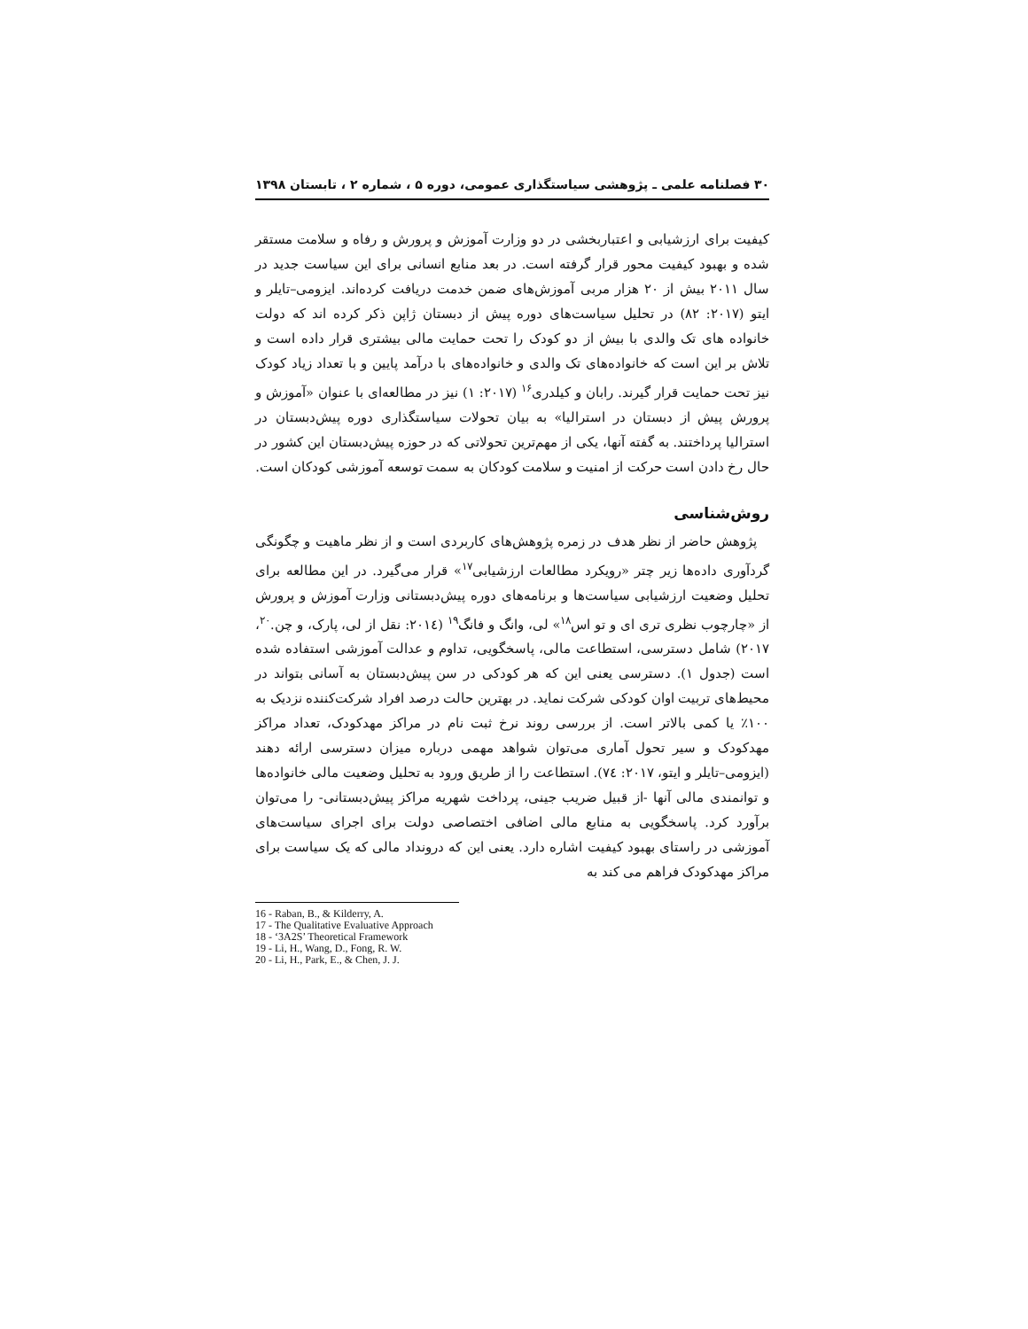۳۰ فصلنامه علمی ـ پژوهشی سیاستگذاری عمومی، دوره ۵ ، شماره ۲ ، تابستان ۱۳۹۸
کیفیت برای ارزشیابی و اعتباربخشی در دو وزارت آموزش و پرورش و رفاه و سلامت مستقر شده و بهبود کیفیت محور قرار گرفته است. در بعد منابع انسانی برای این سیاست جدید در سال ۲۰۱۱ بیش از ۲۰ هزار مربی آموزش‌های ضمن خدمت دریافت کرده‌اند. ایزومی–تایلر و ایتو (۲۰۱۷: ۸۲) در تحلیل سیاست‌های دوره پیش از دبستان ژاپن ذکر کرده اند که دولت خانواده های تک والدی با بیش از دو کودک را تحت حمایت مالی بیشتری قرار داده است و تلاش بر این است که خانواده‌های تک والدی و خانواده‌های با درآمد پایین و با تعداد زیاد کودک نیز تحت حمایت قرار گیرند. رابان و کیلدری<sup>۱۶</sup> (۲۰۱۷: ۱) نیز در مطالعه‌ای با عنوان «آموزش و پرورش پیش از دبستان در استرالیا» به بیان تحولات سیاستگذاری دوره پیش‌دبستان در استرالیا پرداختند. به گفته آنها، یکی از مهم‌ترین تحولاتی که در حوزه پیش‌دبستان این کشور در حال رخ دادن است حرکت از امنیت و سلامت کودکان به سمت توسعه آموزشی کودکان است.
روش‌شناسی
پژوهش حاضر از نظر هدف در زمره پژوهش‌های کاربردی است و از نظر ماهیت و چگونگی گردآوری داده‌ها زیر چتر «رویکرد مطالعات ارزشیابی<sup>۱۷</sup>» قرار می‌گیرد. در این مطالعه برای تحلیل وضعیت ارزشیابی سیاست‌ها و برنامه‌های دوره پیش‌دبستانی وزارت آموزش و پرورش از «چارچوب نظری تری ای و تو اس<sup>۱۸</sup>» لی، وانگ و فانگ<sup>۱۹</sup> (۲۰۱٤: نقل از لی، پارک، و چن.<sup>۲۰</sup>، ۲۰۱۷) شامل دسترسی، استطاعت مالی، پاسخگویی، تداوم و عدالت آموزشی استفاده شده است (جدول ۱). دسترسی یعنی این که هر کودکی در سن پیش‌دبستان به آسانی بتواند در محیط‌های تربیت اوان کودکی شرکت نماید. در بهترین حالت درصد افراد شرکت‌کننده نزدیک به ۱۰۰٪ یا کمی بالاتر است. از بررسی روند نرخ ثبت نام در مراکز مهدکودک، تعداد مراکز مهدکودک و سیر تحول آماری می‌توان شواهد مهمی درباره میزان دسترسی ارائه دهند (ایزومی–تایلر و ایتو، ۲۰۱۷: ۷٤). استطاعت را از طریق ورود به تحلیل وضعیت مالی خانواده‌ها و توانمندی مالی آنها -از قبیل ضریب جینی، پرداخت شهریه مراکز پیش‌دبستانی- را می‌توان برآورد کرد. پاسخگویی به منابع مالی اضافی اختصاصی دولت برای اجرای سیاست‌های آموزشی در راستای بهبود کیفیت اشاره دارد. یعنی این که درونداد مالی که یک سیاست برای مراکز مهدکودک فراهم می کند به
16 - Raban, B., & Kilderry, A.
17 - The Qualitative Evaluative Approach
18 - ‘3A2S’ Theoretical Framework
19 - Li, H., Wang, D., Fong, R. W.
20 - Li, H., Park, E., & Chen, J. J.